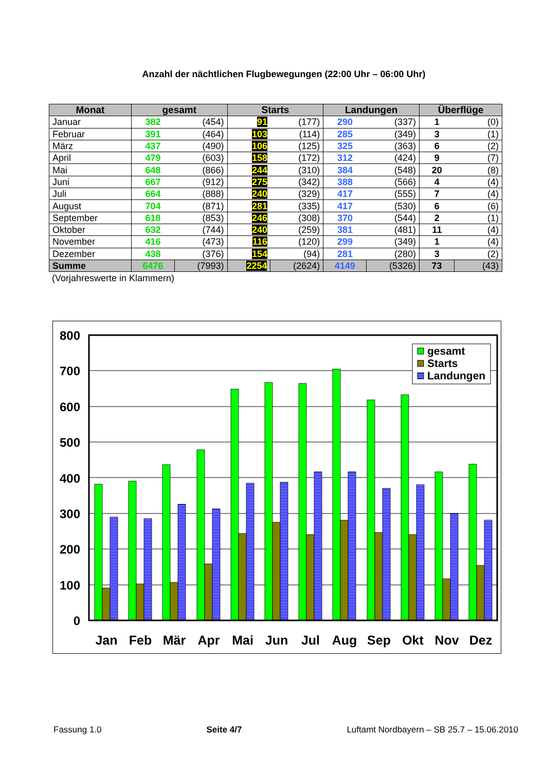Anzahl der nächtlichen Flugbewegungen (22:00 Uhr – 06:00 Uhr)
| Monat | gesamt | | Starts | | Landungen | | Überflüge | |
| --- | --- | --- | --- | --- | --- | --- | --- | --- |
| Januar | 382 | (454) | 91 | (177) | 290 | (337) | 1 | (0) |
| Februar | 391 | (464) | 103 | (114) | 285 | (349) | 3 | (1) |
| März | 437 | (490) | 106 | (125) | 325 | (363) | 6 | (2) |
| April | 479 | (603) | 158 | (172) | 312 | (424) | 9 | (7) |
| Mai | 648 | (866) | 244 | (310) | 384 | (548) | 20 | (8) |
| Juni | 667 | (912) | 275 | (342) | 388 | (566) | 4 | (4) |
| Juli | 664 | (888) | 240 | (329) | 417 | (555) | 7 | (4) |
| August | 704 | (871) | 281 | (335) | 417 | (530) | 6 | (6) |
| September | 618 | (853) | 246 | (308) | 370 | (544) | 2 | (1) |
| Oktober | 632 | (744) | 240 | (259) | 381 | (481) | 11 | (4) |
| November | 416 | (473) | 116 | (120) | 299 | (349) | 1 | (4) |
| Dezember | 438 | (376) | 154 | (94) | 281 | (280) | 3 | (2) |
| Summe | 6476 | (7993) | 2254 | (2624) | 4149 | (5326) | 73 | (43) |
(Vorjahreswerte in Klammern)
800
700
600
500
400
300
200
100
0
gesamt
Starts
Landungen
Jan
Feb
Mär
Apr
Mai
Jun
Jul
Aug
Sep
Okt
Nov
Dez
Fassung 1.0 Seite 4/7 Luftamt Nordbayern – SB 25.7 – 15.06.2010